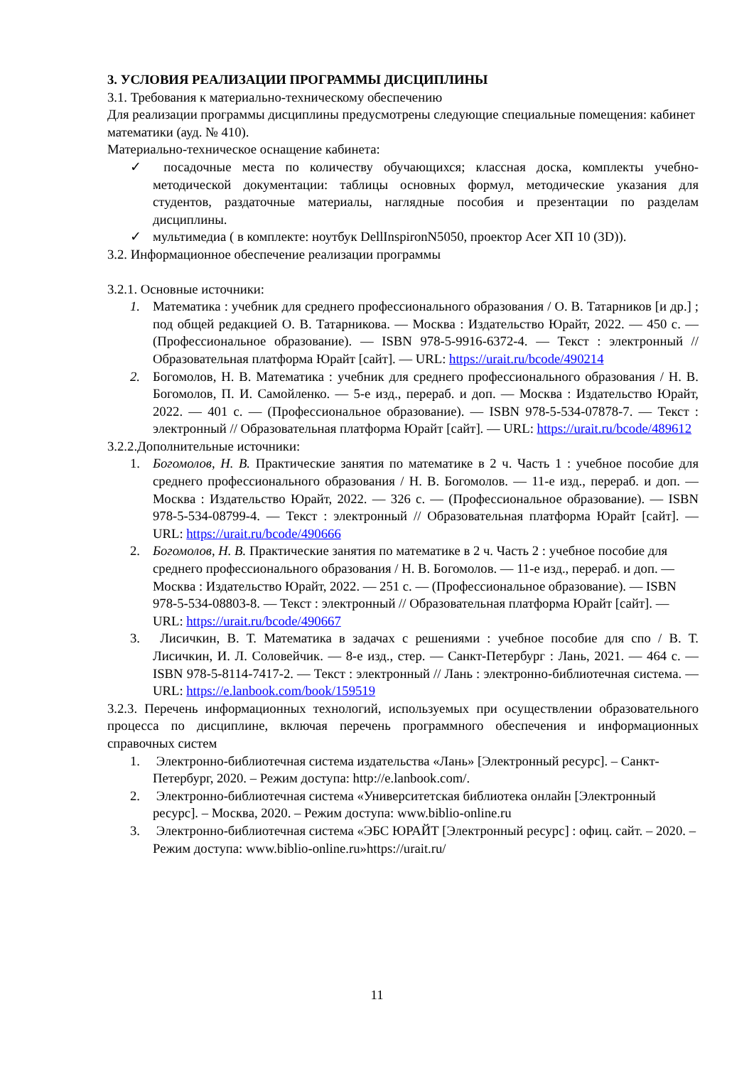3. УСЛОВИЯ РЕАЛИЗАЦИИ ПРОГРАММЫ ДИСЦИПЛИНЫ
3.1. Требования к материально-техническому обеспечению
Для реализации программы дисциплины предусмотрены следующие специальные помещения: кабинет математики (ауд. № 410).
Материально-техническое оснащение кабинета:
✓ посадочные места по количеству обучающихся; классная доска, комплекты учебно-методической документации: таблицы основных формул, методические указания для студентов, раздаточные материалы, наглядные пособия и презентации по разделам дисциплины.
✓ мультимедиа ( в комплекте: ноутбук DellInspironN5050, проектор Acer XП 10 (3D)).
3.2. Информационное обеспечение реализации программы
3.2.1. Основные источники:
1. Математика : учебник для среднего профессионального образования / О. В. Татарников [и др.] ; под общей редакцией О. В. Татарникова. — Москва : Издательство Юрайт, 2022. — 450 с. — (Профессиональное образование). — ISBN 978-5-9916-6372-4. — Текст : электронный // Образовательная платформа Юрайт [сайт]. — URL: https://urait.ru/bcode/490214
2. Богомолов, Н. В. Математика : учебник для среднего профессионального образования / Н. В. Богомолов, П. И. Самойленко. — 5-е изд., перераб. и доп. — Москва : Издательство Юрайт, 2022. — 401 с. — (Профессиональное образование). — ISBN 978-5-534-07878-7. — Текст : электронный // Образовательная платформа Юрайт [сайт]. — URL: https://urait.ru/bcode/489612
3.2.2.Дополнительные источники:
1. Богомолов, Н. В. Практические занятия по математике в 2 ч. Часть 1 : учебное пособие для среднего профессионального образования / Н. В. Богомолов. — 11-е изд., перераб. и доп. — Москва : Издательство Юрайт, 2022. — 326 с. — (Профессиональное образование). — ISBN 978-5-534-08799-4. — Текст : электронный // Образовательная платформа Юрайт [сайт]. — URL: https://urait.ru/bcode/490666
2. Богомолов, Н. В. Практические занятия по математике в 2 ч. Часть 2 : учебное пособие для среднего профессионального образования / Н. В. Богомолов. — 11-е изд., перераб. и доп. — Москва : Издательство Юрайт, 2022. — 251 с. — (Профессиональное образование). — ISBN 978-5-534-08803-8. — Текст : электронный // Образовательная платформа Юрайт [сайт]. — URL: https://urait.ru/bcode/490667
3. Лисичкин, В. Т. Математика в задачах с решениями : учебное пособие для спо / В. Т. Лисичкин, И. Л. Соловейчик. — 8-е изд., стер. — Санкт-Петербург : Лань, 2021. — 464 с. — ISBN 978-5-8114-7417-2. — Текст : электронный // Лань : электронно-библиотечная система. — URL: https://e.lanbook.com/book/159519
3.2.3. Перечень информационных технологий, используемых при осуществлении образовательного процесса по дисциплине, включая перечень программного обеспечения и информационных справочных систем
1. Электронно-библиотечная система издательства «Лань» [Электронный ресурс]. – Санкт-Петербург, 2020. – Режим доступа: http://e.lanbook.com/.
2. Электронно-библиотечная система «Университетская библиотека онлайн [Электронный ресурс]. – Москва, 2020. – Режим доступа: www.biblio-online.ru
3. Электронно-библиотечная система «ЭБС ЮРАЙТ [Электронный ресурс] : офиц. сайт. – 2020. – Режим доступа: www.biblio-online.ru»https://urait.ru/
11